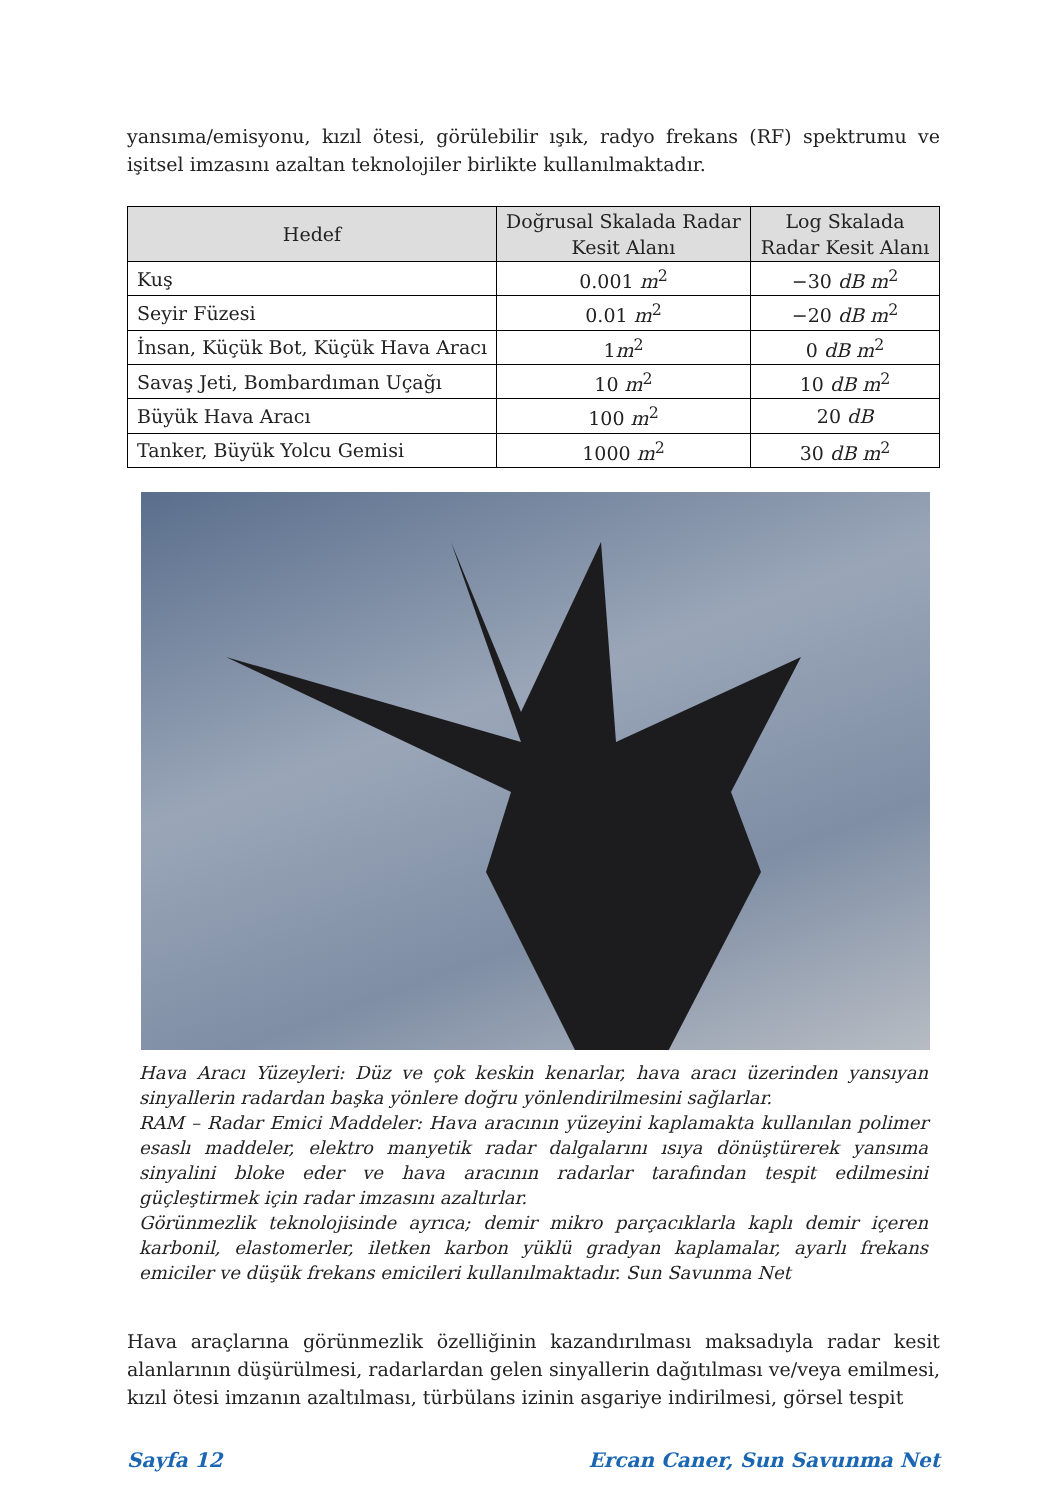yansıma/emisyonu, kızıl ötesi, görülebilir ışık, radyo frekans (RF) spektrumu ve işitsel imzasını azaltan teknolojiler birlikte kullanılmaktadır.
| Hedef | Doğrusal Skalada Radar Kesit Alanı | Log Skalada Radar Kesit Alanı |
| --- | --- | --- |
| Kuş | 0.001 m<sup>2</sup> | −30 dB m<sup>2</sup> |
| Seyir Füzesi | 0.01 m<sup>2</sup> | −20 dB m<sup>2</sup> |
| İnsan, Küçük Bot, Küçük Hava Aracı | 1 m<sup>2</sup> | 0 dB m<sup>2</sup> |
| Savaş Jeti, Bombardıman Uçağı | 10 m<sup>2</sup> | 10 dB m<sup>2</sup> |
| Büyük Hava Aracı | 100 m<sup>2</sup> | 20 dB |
| Tanker, Büyük Yolcu Gemisi | 1000 m<sup>2</sup> | 30 dB m<sup>2</sup> |
Hava Aracı Yüzeyleri: Düz ve çok keskin kenarlar, hava aracı üzerinden yansıyan sinyallerin radardan başka yönlere doğru yönlendirilmesini sağlarlar.
RAM – Radar Emici Maddeler: Hava aracının yüzeyini kaplamakta kullanılan polimer esaslı maddeler, elektro manyetik radar dalgalarını ısıya dönüştürerek yansıma sinyalini bloke eder ve hava aracının radarlar tarafından tespit edilmesini güçleştirmek için radar imzasını azaltırlar.
Görünmezlik teknolojisinde ayrıca; demir mikro parçacıklarla kaplı demir içeren karbonil, elastomerler, iletken karbon yüklü gradyan kaplamalar, ayarlı frekans emiciler ve düşük frekans emicileri kullanılmaktadır. Sun Savunma Net
Hava araçlarına görünmezlik özelliğinin kazandırılması maksadıyla radar kesit alanlarının düşürülmesi, radarlardan gelen sinyallerin dağıtılması ve/veya emilmesi, kızıl ötesi imzanın azaltılması, türbülans izinin asgariye indirilmesi, görsel tespit
Sayfa 12 Ercan Caner, Sun Savunma Net